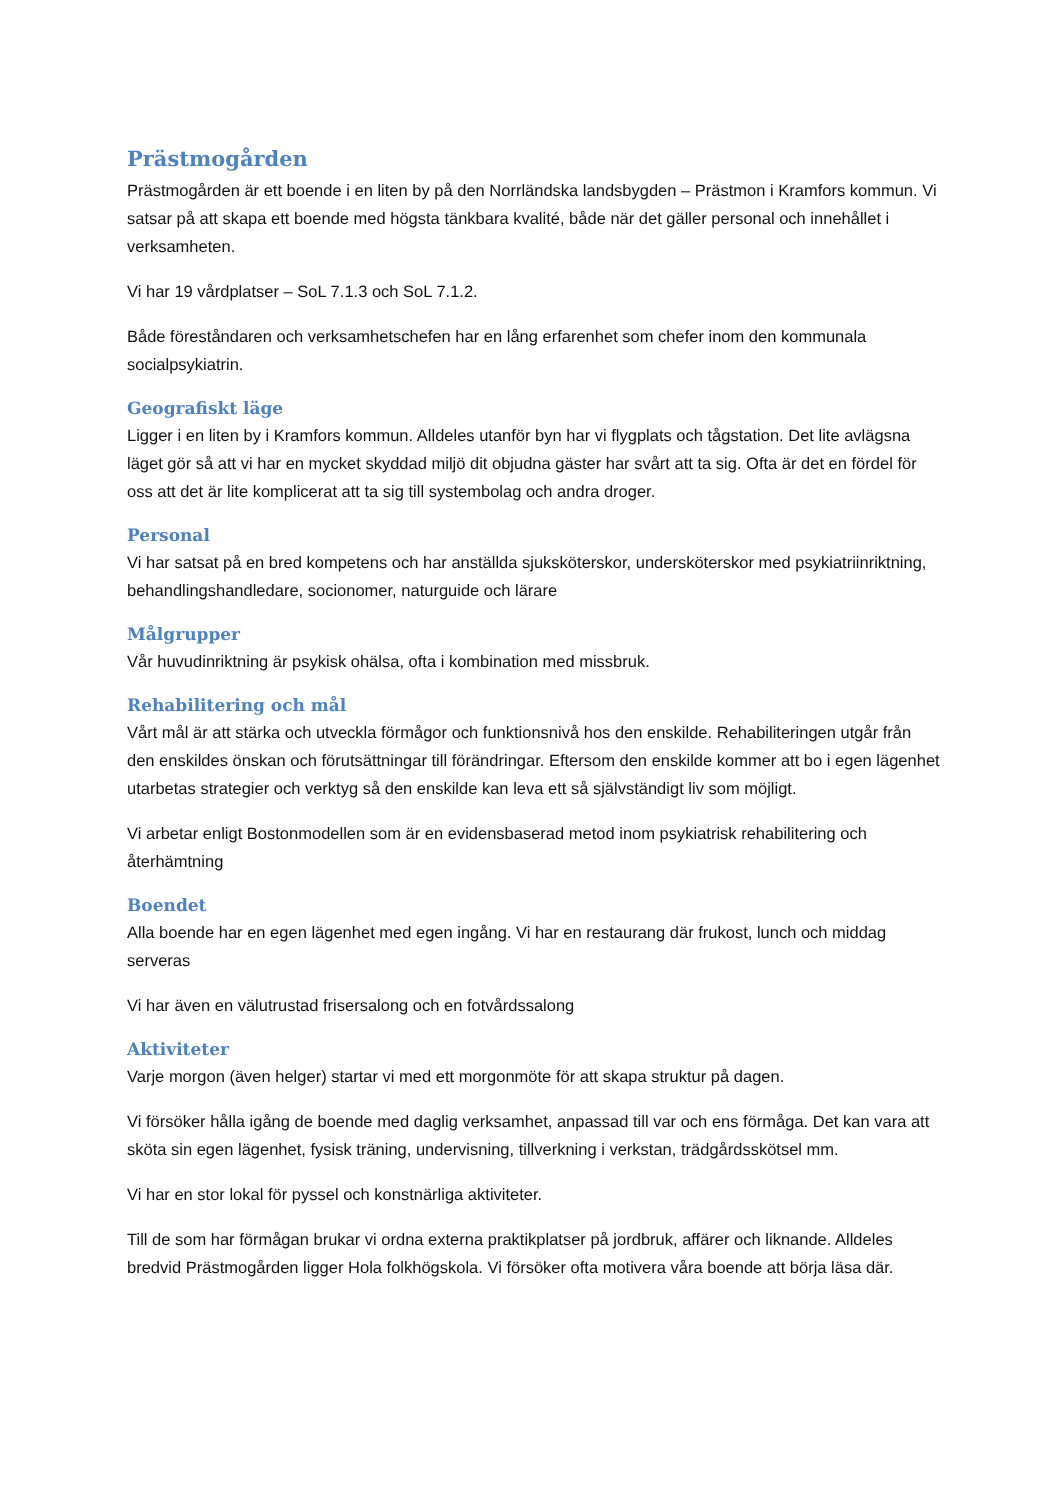Prästmogården
Prästmogården är ett boende i en liten by på den Norrländska landsbygden – Prästmon i Kramfors kommun. Vi satsar på att skapa ett boende med högsta tänkbara kvalité, både när det gäller personal och innehållet i verksamheten.
Vi har 19 vårdplatser – SoL 7.1.3 och SoL 7.1.2.
Både föreståndaren och verksamhetschefen har en lång erfarenhet som chefer inom den kommunala socialpsykiatrin.
Geografiskt läge
Ligger i en liten by i Kramfors kommun. Alldeles utanför byn har vi flygplats och tågstation. Det lite avlägsna läget gör så att vi har en mycket skyddad miljö dit objudna gäster har svårt att ta sig. Ofta är det en fördel för oss att det är lite komplicerat att ta sig till systembolag och andra droger.
Personal
Vi har satsat på en bred kompetens och har anställda sjuksköterskor, undersköterskor med psykiatriinriktning, behandlingshandledare, socionomer, naturguide och lärare
Målgrupper
Vår huvudinriktning är psykisk ohälsa, ofta i kombination med missbruk.
Rehabilitering och mål
Vårt mål är att stärka och utveckla förmågor och funktionsnivå hos den enskilde. Rehabiliteringen utgår från den enskildes önskan och förutsättningar till förändringar. Eftersom den enskilde kommer att bo i egen lägenhet utarbetas strategier och verktyg så den enskilde kan leva ett så självständigt liv som möjligt.
Vi arbetar enligt Bostonmodellen som är en evidensbaserad metod inom psykiatrisk rehabilitering och återhämtning
Boendet
Alla boende har en egen lägenhet med egen ingång. Vi har en restaurang där frukost, lunch och middag serveras
Vi har även en välutrustad frisersalong och en fotvårdssalong
Aktiviteter
Varje morgon (även helger) startar vi med ett morgonmöte för att skapa struktur på dagen.
Vi försöker hålla igång de boende med daglig verksamhet, anpassad till var och ens förmåga. Det kan vara att sköta sin egen lägenhet, fysisk träning, undervisning, tillverkning i verkstan, trädgårdsskötsel mm.
Vi har en stor lokal för pyssel och konstnärliga aktiviteter.
Till de som har förmågan brukar vi ordna externa praktikplatser på jordbruk, affärer och liknande. Alldeles bredvid Prästmogården ligger Hola folkhögskola. Vi försöker ofta motivera våra boende att börja läsa där.